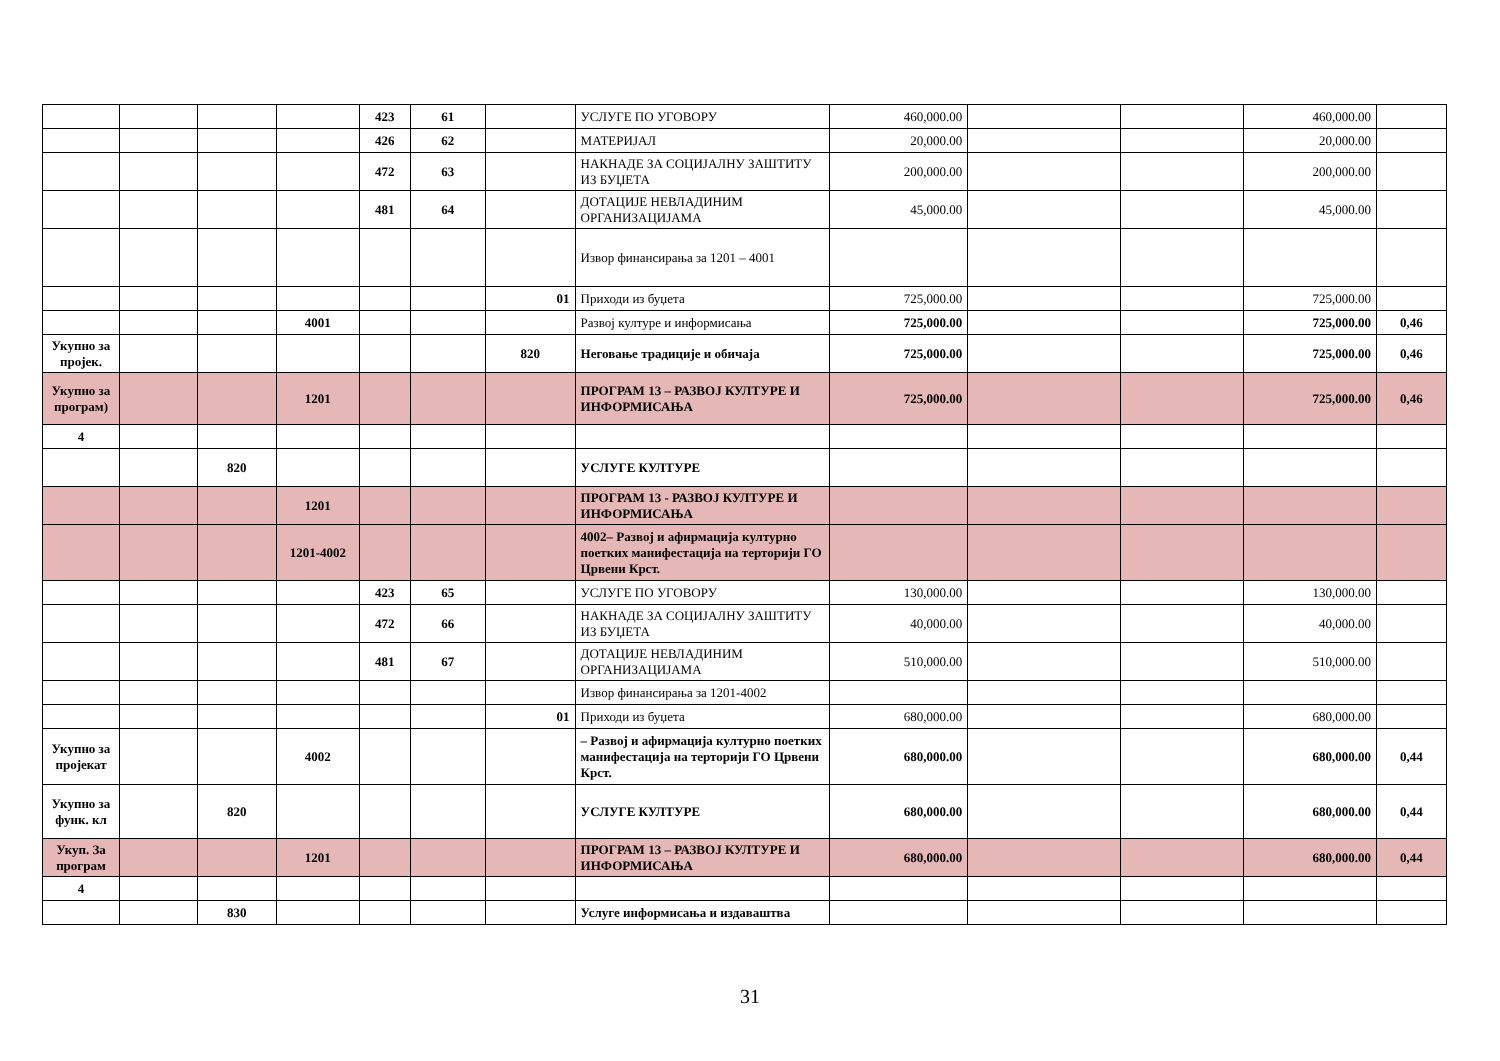| | | | | 423 | 61 | | УСЛУГЕ ПО УГОВОРУ | 460,000.00 | | | 460,000.00 | |
| | | | | 426 | 62 | | МАТЕРИЈАЛ | 20,000.00 | | | 20,000.00 | |
| | | | | 472 | 63 | | НАКНАДЕ ЗА СОЦИЈАЛНУ ЗАШТИТУ ИЗ БУЏЕТА | 200,000.00 | | | 200,000.00 | |
| | | | | 481 | 64 | | ДОТАЦИЈЕ НЕВЛАДИНИМ ОРГАНИЗАЦИЈАМА | 45,000.00 | | | 45,000.00 | |
| | | | | | | | Извор финансирања за 1201 – 4001 | | | | | |
| | | | | | | 01 | Приходи из буџета | 725,000.00 | | | 725,000.00 | |
| | | | 4001 | | | | Развој културе и информисања | 725,000.00 | | | 725,000.00 | 0,46 |
| Укупно за пројек. | | | | | | 820 | Неговање традиције и обичаја | 725,000.00 | | | 725,000.00 | 0,46 |
| Укупно за програм) | | | 1201 | | | | ПРОГРАМ 13 – РАЗВОЈ КУЛТУРЕ И ИНФОРМИСАЊА | 725,000.00 | | | 725,000.00 | 0,46 |
| 4 | | | | | | | | | | | | |
| | | 820 | | | | | УСЛУГЕ КУЛТУРЕ | | | | | |
| | | | 1201 | | | | ПРОГРАМ 13 - РАЗВОЈ КУЛТУРЕ И ИНФОРМИСАЊА | | | | | |
| | | | 1201-4002 | | | | 4002– Развој и афирмација културно поетких манифестација на терторији ГО Црвени Крст. | | | | | |
| | | | | 423 | 65 | | УСЛУГЕ ПО УГОВОРУ | 130,000.00 | | | 130,000.00 | |
| | | | | 472 | 66 | | НАКНАДЕ ЗА СОЦИЈАЛНУ ЗАШТИТУ ИЗ БУЏЕТА | 40,000.00 | | | 40,000.00 | |
| | | | | 481 | 67 | | ДОТАЦИЈЕ НЕВЛАДИНИМ ОРГАНИЗАЦИЈАМА | 510,000.00 | | | 510,000.00 | |
| | | | | | | | Извор финансирања за 1201-4002 | | | | | |
| | | | | | | 01 | Приходи из буџета | 680,000.00 | | | 680,000.00 | |
| Укупно за пројекат | | | 4002 | | | | – Развој и афирмација културно поетких манифестација на терторији ГО Црвени Крст. | 680,000.00 | | | 680,000.00 | 0,44 |
| Укупно за функ. кл | | 820 | | | | | УСЛУГЕ КУЛТУРЕ | 680,000.00 | | | 680,000.00 | 0,44 |
| Укуп. За програм | | | 1201 | | | | ПРОГРАМ 13 – РАЗВОЈ КУЛТУРЕ И ИНФОРМИСАЊА | 680,000.00 | | | 680,000.00 | 0,44 |
| 4 | | | | | | | | | | | | |
| | | 830 | | | | | Услуге информисања и издаваштва | | | | | |
31